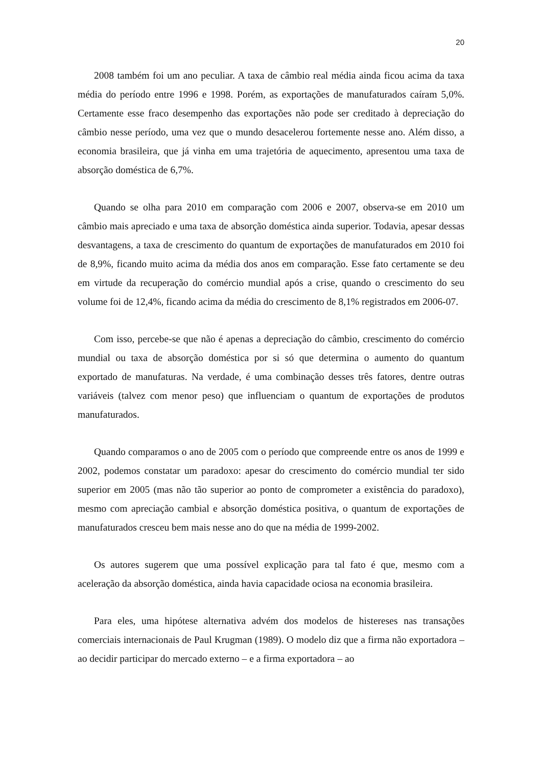20
2008 também foi um ano peculiar. A taxa de câmbio real média ainda ficou acima da taxa média do período entre 1996 e 1998. Porém, as exportações de manufaturados caíram 5,0%. Certamente esse fraco desempenho das exportações não pode ser creditado à depreciação do câmbio nesse período, uma vez que o mundo desacelerou fortemente nesse ano. Além disso, a economia brasileira, que já vinha em uma trajetória de aquecimento, apresentou uma taxa de absorção doméstica de 6,7%.
Quando se olha para 2010 em comparação com 2006 e 2007, observa-se em 2010 um câmbio mais apreciado e uma taxa de absorção doméstica ainda superior. Todavia, apesar dessas desvantagens, a taxa de crescimento do quantum de exportações de manufaturados em 2010 foi de 8,9%, ficando muito acima da média dos anos em comparação. Esse fato certamente se deu em virtude da recuperação do comércio mundial após a crise, quando o crescimento do seu volume foi de 12,4%, ficando acima da média do crescimento de 8,1% registrados em 2006-07.
Com isso, percebe-se que não é apenas a depreciação do câmbio, crescimento do comércio mundial ou taxa de absorção doméstica por si só que determina o aumento do quantum exportado de manufaturas. Na verdade, é uma combinação desses três fatores, dentre outras variáveis (talvez com menor peso) que influenciam o quantum de exportações de produtos manufaturados.
Quando comparamos o ano de 2005 com o período que compreende entre os anos de 1999 e 2002, podemos constatar um paradoxo: apesar do crescimento do comércio mundial ter sido superior em 2005 (mas não tão superior ao ponto de comprometer a existência do paradoxo), mesmo com apreciação cambial e absorção doméstica positiva, o quantum de exportações de manufaturados cresceu bem mais nesse ano do que na média de 1999-2002.
Os autores sugerem que uma possível explicação para tal fato é que, mesmo com a aceleração da absorção doméstica, ainda havia capacidade ociosa na economia brasileira.
Para eles, uma hipótese alternativa advém dos modelos de histereses nas transações comerciais internacionais de Paul Krugman (1989). O modelo diz que a firma não exportadora – ao decidir participar do mercado externo – e a firma exportadora – ao